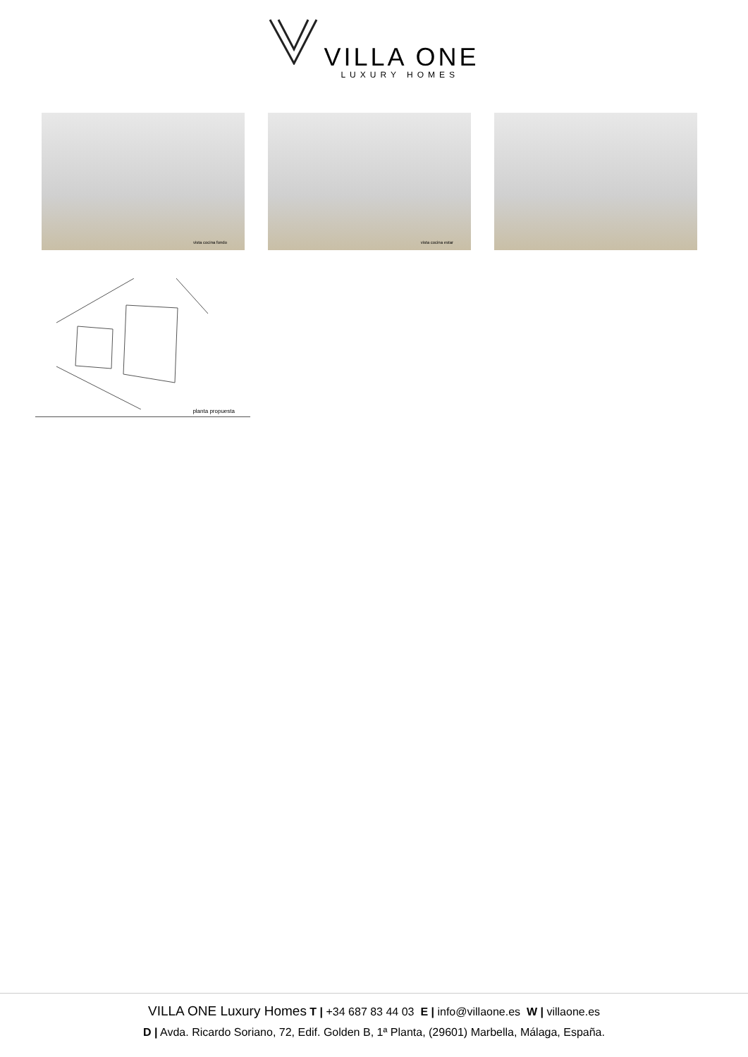VILLA ONE
LUXURY HOMES
vista cocina fondo
vista cocina estar
planta propuesta
VILLA ONE Luxury Homes T | +34 687 83 44 03 E | info@villaone.es W | villaone.es
D | Avda. Ricardo Soriano, 72, Edif. Golden B, 1ª Planta, (29601) Marbella, Málaga, España.